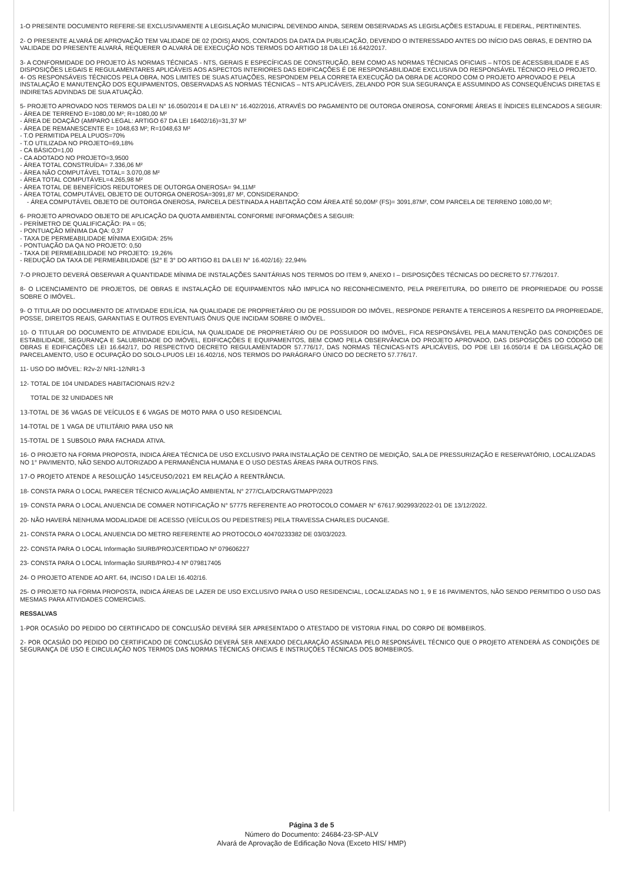1-O PRESENTE DOCUMENTO REFERE-SE EXCLUSIVAMENTE A LEGISLAÇÃO MUNICIPAL DEVENDO AINDA, SEREM OBSERVADAS AS LEGISLAÇÕES ESTADUAL E FEDERAL, PERTINENTES.
2- O PRESENTE ALVARÁ DE APROVAÇÃO TEM VALIDADE DE 02 (DOIS) ANOS, CONTADOS DA DATA DA PUBLICAÇÃO, DEVENDO O INTERESSADO ANTES DO INÍCIO DAS OBRAS, E DENTRO DA VALIDADE DO PRESENTE ALVARÁ, REQUERER O ALVARÁ DE EXECUÇÃO NOS TERMOS DO ARTIGO 18 DA LEI 16.642/2017.
3- A CONFORMIDADE DO PROJETO ÀS NORMAS TÉCNICAS - NTS, GERAIS E ESPECÍFICAS DE CONSTRUÇÃO, BEM COMO AS NORMAS TÉCNICAS OFICIAIS – NTOS DE ACESSIBILIDADE E AS DISPOSIÇÕES LEGAIS E REGULAMENTARES APLICÁVEIS AOS ASPECTOS INTERIORES DAS EDIFICAÇÕES É DE RESPONSABILIDADE EXCLUSIVA DO RESPONSÁVEL TÉCNICO PELO PROJETO.
4- OS RESPONSÁVEIS TÉCNICOS PELA OBRA, NOS LIMITES DE SUAS ATUAÇÕES, RESPONDEM PELA CORRETA EXECUÇÃO DA OBRA DE ACORDO COM O PROJETO APROVADO E PELA INSTALAÇÃO E MANUTENÇÃO DOS EQUIPAMENTOS, OBSERVADAS AS NORMAS TÉCNICAS – NTS APLICÁVEIS, ZELANDO POR SUA SEGURANÇA E ASSUMINDO AS CONSEQUÊNCIAS DIRETAS E INDIRETAS ADVINDAS DE SUA ATUAÇÃO.
5- PROJETO APROVADO NOS TERMOS DA LEI N° 16.050/2014 E DA LEI N° 16.402/2016, ATRAVÉS DO PAGAMENTO DE OUTORGA ONEROSA, CONFORME ÁREAS E ÍNDICES ELENCADOS A SEGUIR:
- ÁREA DE TERRENO E=1080,00 M²; R=1080,00 M²
- ÁREA DE DOAÇÃO (AMPARO LEGAL: ARTIGO 67 DA LEI 16402/16)=31,37 M²
- ÁREA DE REMANESCENTE E= 1048,63 M²; R=1048,63 M²
- T.O PERMITIDA PELA LPUOS=70%
- T.O UTILIZADA NO PROJETO=69,18%
- CA BÁSICO=1,00
- CA ADOTADO NO PROJETO=3,9500
- ÁREA TOTAL CONSTRUÍDA= 7.336,06 M²
- ÁREA NÃO COMPUTÁVEL TOTAL= 3.070,08 M²
- ÁREA TOTAL COMPUTÁVEL=4.265,98 M²
- ÁREA TOTAL DE BENEFÍCIOS REDUTORES DE OUTORGA ONEROSA= 94,11M²
- ÁREA TOTAL COMPUTÁVEL OBJETO DE OUTORGA ONEROSA=3091,87 M², CONSIDERANDO:
- ÁREA COMPUTÁVEL OBJETO DE OUTORGA ONEROSA, PARCELA DESTINADA A HABITAÇÃO COM ÁREA ATÉ 50,00M² (FS)= 3091,87M², COM PARCELA DE TERRENO 1080,00 M²;
6- PROJETO APROVADO OBJETO DE APLICAÇÃO DA QUOTA AMBIENTAL CONFORME INFORMAÇÕES A SEGUIR:
- PERÍMETRO DE QUALIFICAÇÃO: PA = 05;
- PONTUAÇÃO MÍNIMA DA QA: 0,37
- TAXA DE PERMEABILIDADE MÍNIMA EXIGIDA: 25%
- PONTUAÇÃO DA QA NO PROJETO: 0,50
- TAXA DE PERMEABILIDADE NO PROJETO: 19,26%
- REDUÇÃO DA TAXA DE PERMEABILIDADE (§2° E 3° DO ARTIGO 81 DA LEI N° 16.402/16): 22,94%
7-O PROJETO DEVERÁ OBSERVAR A QUANTIDADE MÍNIMA DE INSTALAÇÕES SANITÁRIAS NOS TERMOS DO ITEM 9, ANEXO I – DISPOSIÇÕES TÉCNICAS DO DECRETO 57.776/2017.
8- O LICENCIAMENTO DE PROJETOS, DE OBRAS E INSTALAÇÃO DE EQUIPAMENTOS NÃO IMPLICA NO RECONHECIMENTO, PELA PREFEITURA, DO DIREITO DE PROPRIEDADE OU POSSE SOBRE O IMÓVEL.
9- O TITULAR DO DOCUMENTO DE ATIVIDADE EDILÍCIA, NA QUALIDADE DE PROPRIETÁRIO OU DE POSSUIDOR DO IMÓVEL, RESPONDE PERANTE A TERCEIROS A RESPEITO DA PROPRIEDADE, POSSE, DIREITOS REAIS, GARANTIAS E OUTROS EVENTUAIS ÔNUS QUE INCIDAM SOBRE O IMÓVEL.
10- O TITULAR DO DOCUMENTO DE ATIVIDADE EDILÍCIA, NA QUALIDADE DE PROPRIETÁRIO OU DE POSSUIDOR DO IMÓVEL, FICA RESPONSÁVEL PELA MANUTENÇÃO DAS CONDIÇÕES DE ESTABILIDADE, SEGURANÇA E SALUBRIDADE DO IMÓVEL, EDIFICAÇÕES E EQUIPAMENTOS, BEM COMO PELA OBSERVÂNCIA DO PROJETO APROVADO, DAS DISPOSIÇÕES DO CÓDIGO DE OBRAS E EDIFICAÇÕES LEI 16.642/17, DO RESPECTIVO DECRETO REGULAMENTADOR 57.776/17, DAS NORMAS TÉCNICAS-NTS APLICÁVEIS, DO PDE LEI 16.050/14 E DA LEGISLAÇÃO DE PARCELAMENTO, USO E OCUPAÇÃO DO SOLO-LPUOS LEI 16.402/16, NOS TERMOS DO PARÁGRAFO ÚNICO DO DECRETO 57.776/17.
11- USO DO IMÓVEL: R2v-2/ NR1-12/NR1-3
12- TOTAL DE 104 UNIDADES HABITACIONAIS R2V-2
TOTAL DE 32 UNIDADES NR
13-TOTAL DE 36 VAGAS DE VEÍCULOS E 6 VAGAS DE MOTO PARA O USO RESIDENCIAL
14-TOTAL DE 1 VAGA DE UTILITÁRIO PARA USO NR
15-TOTAL DE 1 SUBSOLO PARA FACHADA ATIVA.
16- O PROJETO NA FORMA PROPOSTA, INDICA ÁREA TÉCNICA DE USO EXCLUSIVO PARA INSTALAÇÃO DE CENTRO DE MEDIÇÃO, SALA DE PRESSURIZAÇÃO E RESERVATÓRIO, LOCALIZADAS NO 1° PAVIMENTO, NÃO SENDO AUTORIZADO A PERMANÊNCIA HUMANA E O USO DESTAS ÁREAS PARA OUTROS FINS.
17-O PROJETO ATENDE A RESOLUÇÃO 145/CEUSO/2021 EM RELAÇÃO A REENTRÂNCIA.
18- CONSTA PARA O LOCAL PARECER TÉCNICO AVALIAÇÃO AMBIENTAL N° 277/CLA/DCRA/GTMAPP/2023
19- CONSTA PARA O LOCAL ANUENCIA DE COMAER NOTIFICAÇÃO N° 57775 REFERENTE AO PROTOCOLO COMAER N° 67617.902993/2022-01 DE 13/12/2022.
20- NÃO HAVERÁ NENHUMA MODALIDADE DE ACESSO (VEÍCULOS OU PEDESTRES) PELA TRAVESSA CHARLES DUCANGE.
21- CONSTA PARA O LOCAL ANUENCIA DO METRO REFERENTE AO PROTOCOLO 40470233382 DE 03/03/2023.
22- CONSTA PARA O LOCAL Informação SIURB/PROJ/CERTIDAO Nº 079606227
23- CONSTA PARA O LOCAL Informação SIURB/PROJ-4 Nº 079817405
24- O PROJETO ATENDE AO ART. 64, INCISO I DA LEI 16.402/16.
25- O PROJETO NA FORMA PROPOSTA, INDICA ÁREAS DE LAZER DE USO EXCLUSIVO PARA O USO RESIDENCIAL, LOCALIZADAS NO 1, 9 E 16 PAVIMENTOS, NÃO SENDO PERMITIDO O USO DAS MESMAS PARA ATIVIDADES COMERCIAIS.
RESSALVAS
1-POR OCASIÃO DO PEDIDO DO CERTIFICADO DE CONCLUSÃO DEVERÁ SER APRESENTADO O ATESTADO DE VISTORIA FINAL DO CORPO DE BOMBEIROS.
2- POR OCASIÃO DO PEDIDO DO CERTIFICADO DE CONCLUSÃO DEVERÁ SER ANEXADO DECLARAÇÃO ASSINADA PELO RESPONSÁVEL TÉCNICO QUE O PROJETO ATENDERÁ AS CONDIÇÕES DE SEGURANÇA DE USO E CIRCULAÇÃO NOS TERMOS DAS NORMAS TÉCNICAS OFICIAIS E INSTRUÇÕES TÉCNICAS DOS BOMBEIROS.
Página 3 de 5
Número do Documento: 24684-23-SP-ALV
Alvará de Aprovação de Edificação Nova (Exceto HIS/ HMP)